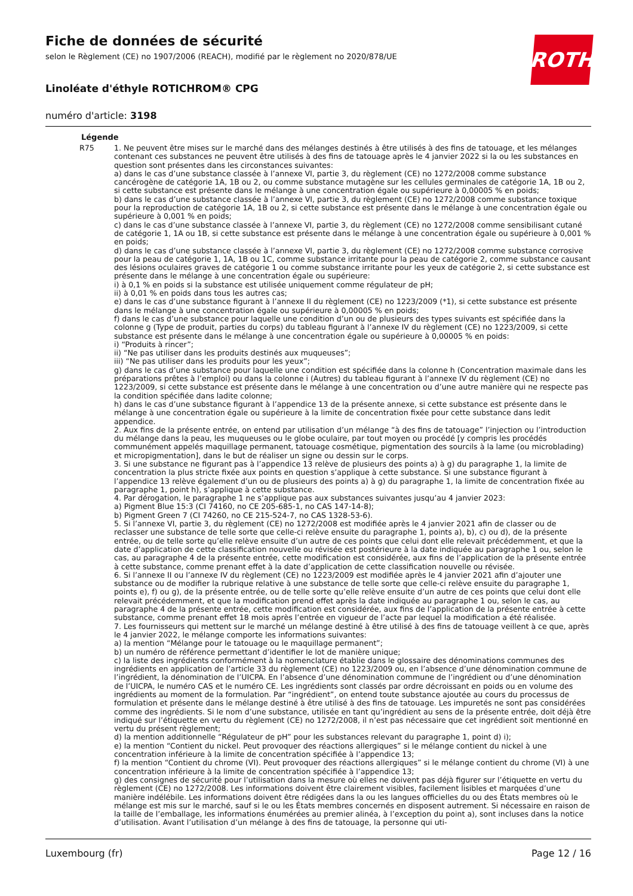ROTH
Fiche de données de sécurité
selon le Règlement (CE) no 1907/2006 (REACH), modifié par le règlement no 2020/878/UE
Linoléate d'éthyle ROTICHROM® CPG
numéro d'article: 3198
Légende
R75 1. Ne peuvent être mises sur le marché dans des mélanges destinés à être utilisés à des fins de tatouage, et les mélanges contenant ces substances ne peuvent être utilisés à des fins de tatouage après le 4 janvier 2022 si la ou les substances en question sont présentes dans les circonstances suivantes:
a) dans le cas d’une substance classée à l’annexe VI, partie 3, du règlement (CE) no 1272/2008 comme substance cancérogène de catégorie 1A, 1B ou 2, ou comme substance mutagène sur les cellules germinales de catégorie 1A, 1B ou 2, si cette substance est présente dans le mélange à une concentration égale ou supérieure à 0,00005 % en poids;
b) dans le cas d’une substance classée à l’annexe VI, partie 3, du règlement (CE) no 1272/2008 comme substance toxique pour la reproduction de catégorie 1A, 1B ou 2, si cette substance est présente dans le mélange à une concentration égale ou supérieure à 0,001 % en poids;
c) dans le cas d’une substance classée à l’annexe VI, partie 3, du règlement (CE) no 1272/2008 comme sensibilisant cutané de catégorie 1, 1A ou 1B, si cette substance est présente dans le mélange à une concentration égale ou supérieure à 0,001 % en poids;
d) dans le cas d’une substance classée à l’annexe VI, partie 3, du règlement (CE) no 1272/2008 comme substance corrosive pour la peau de catégorie 1, 1A, 1B ou 1C, comme substance irritante pour la peau de catégorie 2, comme substance causant des lésions oculaires graves de catégorie 1 ou comme substance irritante pour les yeux de catégorie 2, si cette substance est présente dans le mélange à une concentration égale ou supérieure:
i) à 0,1 % en poids si la substance est utilisée uniquement comme régulateur de pH;
ii) à 0,01 % en poids dans tous les autres cas;
e) dans le cas d’une substance figurant à l’annexe II du règlement (CE) no 1223/2009 (*1), si cette substance est présente dans le mélange à une concentration égale ou supérieure à 0,00005 % en poids;
f) dans le cas d’une substance pour laquelle une condition d’un ou de plusieurs des types suivants est spécifiée dans la colonne g (Type de produit, parties du corps) du tableau figurant à l’annexe IV du règlement (CE) no 1223/2009, si cette substance est présente dans le mélange à une concentration égale ou supérieure à 0,00005 % en poids:
i) “Produits à rincer”;
ii) “Ne pas utiliser dans les produits destinés aux muqueuses”;
iii) “Ne pas utiliser dans les produits pour les yeux”;
g) dans le cas d’une substance pour laquelle une condition est spécifiée dans la colonne h (Concentration maximale dans les préparations prêtes à l’emploi) ou dans la colonne i (Autres) du tableau figurant à l’annexe IV du règlement (CE) no 1223/2009, si cette substance est présente dans le mélange à une concentration ou d’une autre manière qui ne respecte pas la condition spécifiée dans ladite colonne;
h) dans le cas d’une substance figurant à l’appendice 13 de la présente annexe, si cette substance est présente dans le mélange à une concentration égale ou supérieure à la limite de concentration fixée pour cette substance dans ledit appendice.
2. Aux fins de la présente entrée, on entend par utilisation d’un mélange “à des fins de tatouage” l’injection ou l’introduction du mélange dans la peau, les muqueuses ou le globe oculaire, par tout moyen ou procédé [y compris les procédés communément appelés maquillage permanent, tatouage cosmétique, pigmentation des sourcils à la lame (ou microblading) et micropigmentation], dans le but de réaliser un signe ou dessin sur le corps.
3. Si une substance ne figurant pas à l’appendice 13 relève de plusieurs des points a) à g) du paragraphe 1, la limite de concentration la plus stricte fixée aux points en question s’applique à cette substance. Si une substance figurant à l’appendice 13 relève également d’un ou de plusieurs des points a) à g) du paragraphe 1, la limite de concentration fixée au paragraphe 1, point h), s’applique à cette substance.
4. Par dérogation, le paragraphe 1 ne s’applique pas aux substances suivantes jusqu’au 4 janvier 2023:
a) Pigment Blue 15:3 (CI 74160, no CE 205-685-1, no CAS 147-14-8);
b) Pigment Green 7 (CI 74260, no CE 215-524-7, no CAS 1328-53-6).
5. Si l’annexe VI, partie 3, du règlement (CE) no 1272/2008 est modifiée après le 4 janvier 2021 afin de classer ou de reclasser une substance de telle sorte que celle-ci relève ensuite du paragraphe 1, points a), b), c) ou d), de la présente entrée, ou de telle sorte qu’elle relève ensuite d’un autre de ces points que celui dont elle relevait précédemment, et que la date d’application de cette classification nouvelle ou révisée est postérieure à la date indiquée au paragraphe 1 ou, selon le cas, au paragraphe 4 de la présente entrée, cette modification est considérée, aux fins de l’application de la présente entrée à cette substance, comme prenant effet à la date d’application de cette classification nouvelle ou révisée.
6. Si l’annexe II ou l’annexe IV du règlement (CE) no 1223/2009 est modifiée après le 4 janvier 2021 afin d’ajouter une substance ou de modifier la rubrique relative à une substance de telle sorte que celle-ci relève ensuite du paragraphe 1, points e), f) ou g), de la présente entrée, ou de telle sorte qu’elle relève ensuite d’un autre de ces points que celui dont elle relevait précédemment, et que la modification prend effet après la date indiquée au paragraphe 1 ou, selon le cas, au paragraphe 4 de la présente entrée, cette modification est considérée, aux fins de l’application de la présente entrée à cette substance, comme prenant effet 18 mois après l’entrée en vigueur de l’acte par lequel la modification a été réalisée.
7. Les fournisseurs qui mettent sur le marché un mélange destiné à être utilisé à des fins de tatouage veillent à ce que, après le 4 janvier 2022, le mélange comporte les informations suivantes:
a) la mention “Mélange pour le tatouage ou le maquillage permanent”;
b) un numéro de référence permettant d’identifier le lot de manière unique;
c) la liste des ingrédients conformément à la nomenclature établie dans le glossaire des dénominations communes des ingrédients en application de l’article 33 du règlement (CE) no 1223/2009 ou, en l’absence d’une dénomination commune de l’ingrédient, la dénomination de l’UICPA. En l’absence d’une dénomination commune de l’ingrédient ou d’une dénomination de l’UICPA, le numéro CAS et le numéro CE. Les ingrédients sont classés par ordre décroissant en poids ou en volume des ingrédients au moment de la formulation. Par “ingrédient”, on entend toute substance ajoutée au cours du processus de formulation et présente dans le mélange destiné à être utilisé à des fins de tatouage. Les impuretés ne sont pas considérées comme des ingrédients. Si le nom d’une substance, utilisée en tant qu’ingrédient au sens de la présente entrée, doit déjà être indiqué sur l’étiquette en vertu du règlement (CE) no 1272/2008, il n’est pas nécessaire que cet ingrédient soit mentionné en vertu du présent règlement;
d) la mention additionnelle “Régulateur de pH” pour les substances relevant du paragraphe 1, point d) i);
e) la mention “Contient du nickel. Peut provoquer des réactions allergiques” si le mélange contient du nickel à une concentration inférieure à la limite de concentration spécifiée à l’appendice 13;
f) la mention “Contient du chrome (VI). Peut provoquer des réactions allergiques” si le mélange contient du chrome (VI) à une concentration inférieure à la limite de concentration spécifiée à l’appendice 13;
g) des consignes de sécurité pour l’utilisation dans la mesure où elles ne doivent pas déjà figurer sur l’étiquette en vertu du règlement (CE) no 1272/2008. Les informations doivent être clairement visibles, facilement lisibles et marquées d’une manière indélébile. Les informations doivent être rédigées dans la ou les langues officielles du ou des États membres où le mélange est mis sur le marché, sauf si le ou les États membres concernés en disposent autrement. Si nécessaire en raison de la taille de l’emballage, les informations énumérées au premier alinéa, à l’exception du point a), sont incluses dans la notice d’utilisation. Avant l’utilisation d’un mélange à des fins de tatouage, la personne qui uti-
Luxembourg (fr) Page 12 / 16